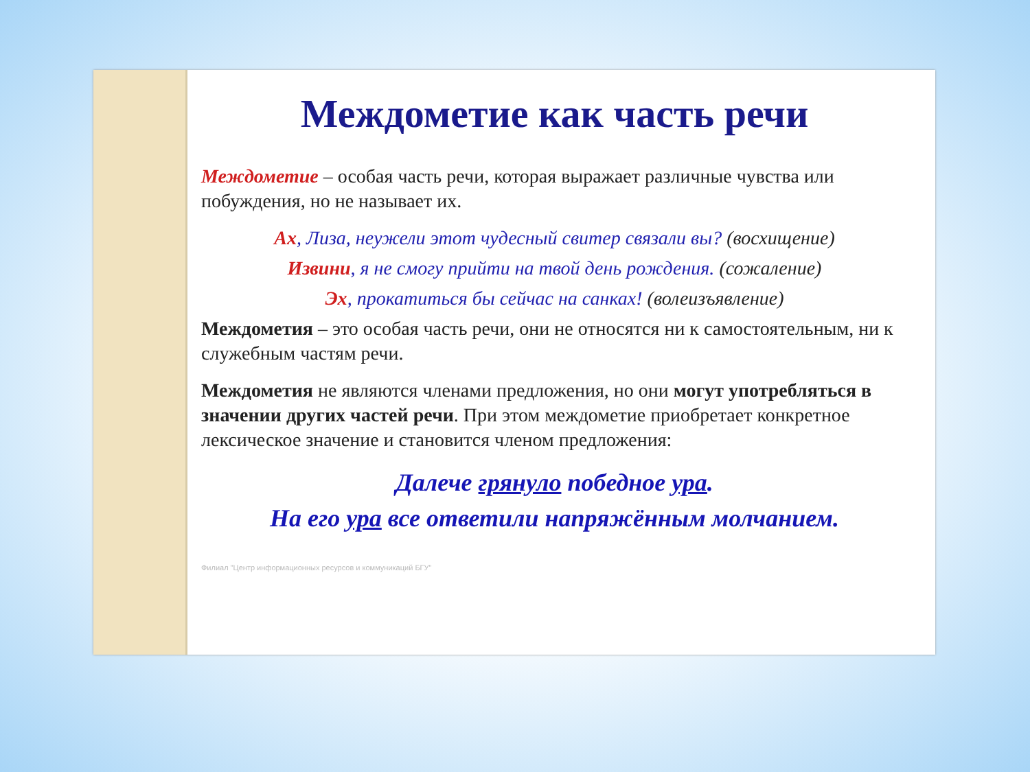Междометие как часть речи
Междометие – особая часть речи, которая выражает различные чувства или побуждения, но не называет их.
Ах, Лиза, неужели этот чудесный свитер связали вы? (восхищение)
Извини, я не смогу прийти на твой день рождения. (сожаление)
Эх, прокатиться бы сейчас на санках! (волеизъявление)
Междометия – это особая часть речи, они не относятся ни к самостоятельным, ни к служебным частям речи.
Междометия не являются членами предложения, но они могут употребляться в значении других частей речи. При этом междометие приобретает конкретное лексическое значение и становится членом предложения:
Далече грянуло победное ура.
На его ура все ответили напряжённым молчанием.
Филиал "Центр информационных ресурсов и коммуникаций БГУ"